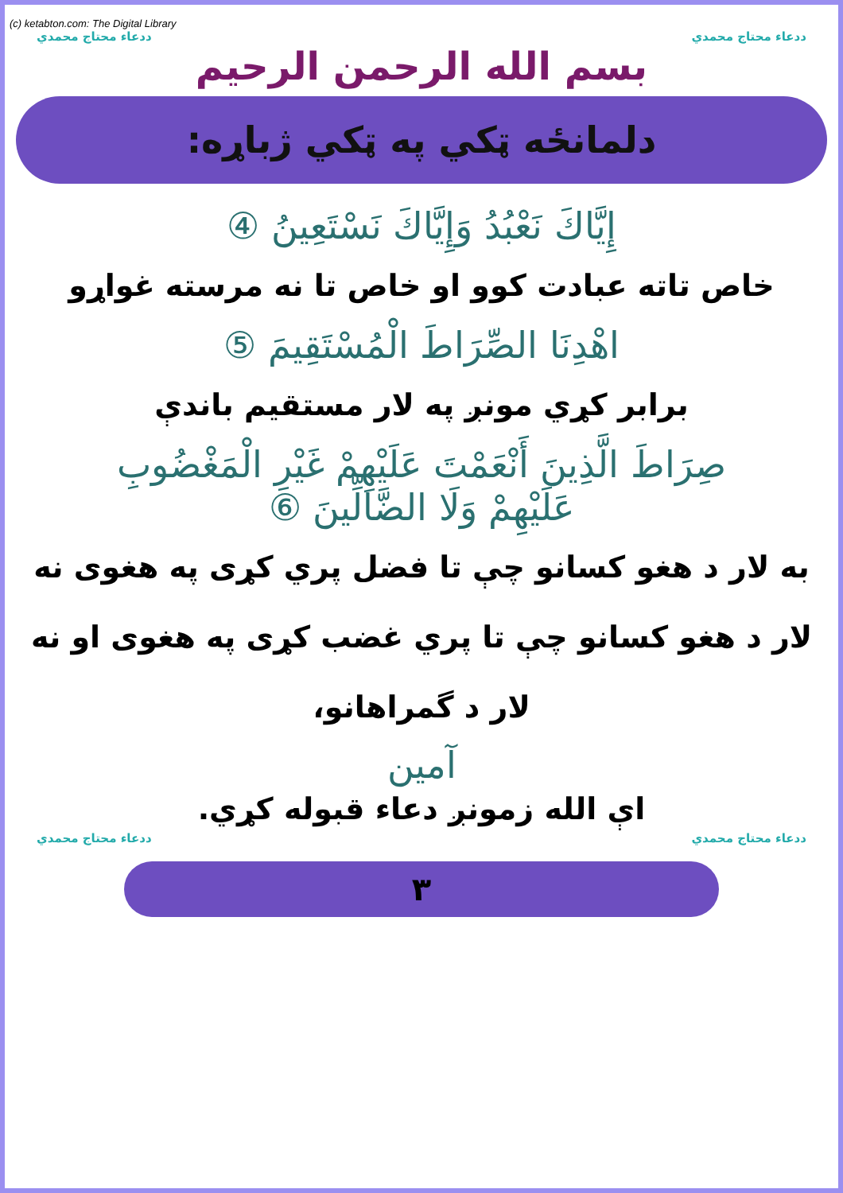(c) ketabton.com: The Digital Library
ددعاء محتاج محمدي ددعاء محتاج محمدي
بسم الله الرحمن الرحيم
دلمانځه ټکي په ټکي ژباړه:
إِيَّاكَ نَعْبُدُ وَإِيَّاكَ نَسْتَعِينُ ④
خاص تاته عبادت کوو او خاص تا نه مرسته غواړو
اهْدِنَا الصِّرَاطَ الْمُسْتَقِيمَ ⑤
برابر کړي مونږ په لار مستقيم باندې
صِرَاطَ الَّذِينَ أَنْعَمْتَ عَلَيْهِمْ غَيْرِ الْمَغْضُوبِ
عَلَيْهِمْ وَلَا الضَّالِّينَ ⑥
به لار د هغو کسانو چې تا فضل پري کړی په هغوی نه
لار د هغو کسانو چې تا پري غضب کړی په هغوی او نه
لار د گمراهانو،
آمين
اې الله زمونږ دعاء قبوله کړي.
ددعاء محتاج محمدي ددعاء محتاج محمدي
٣